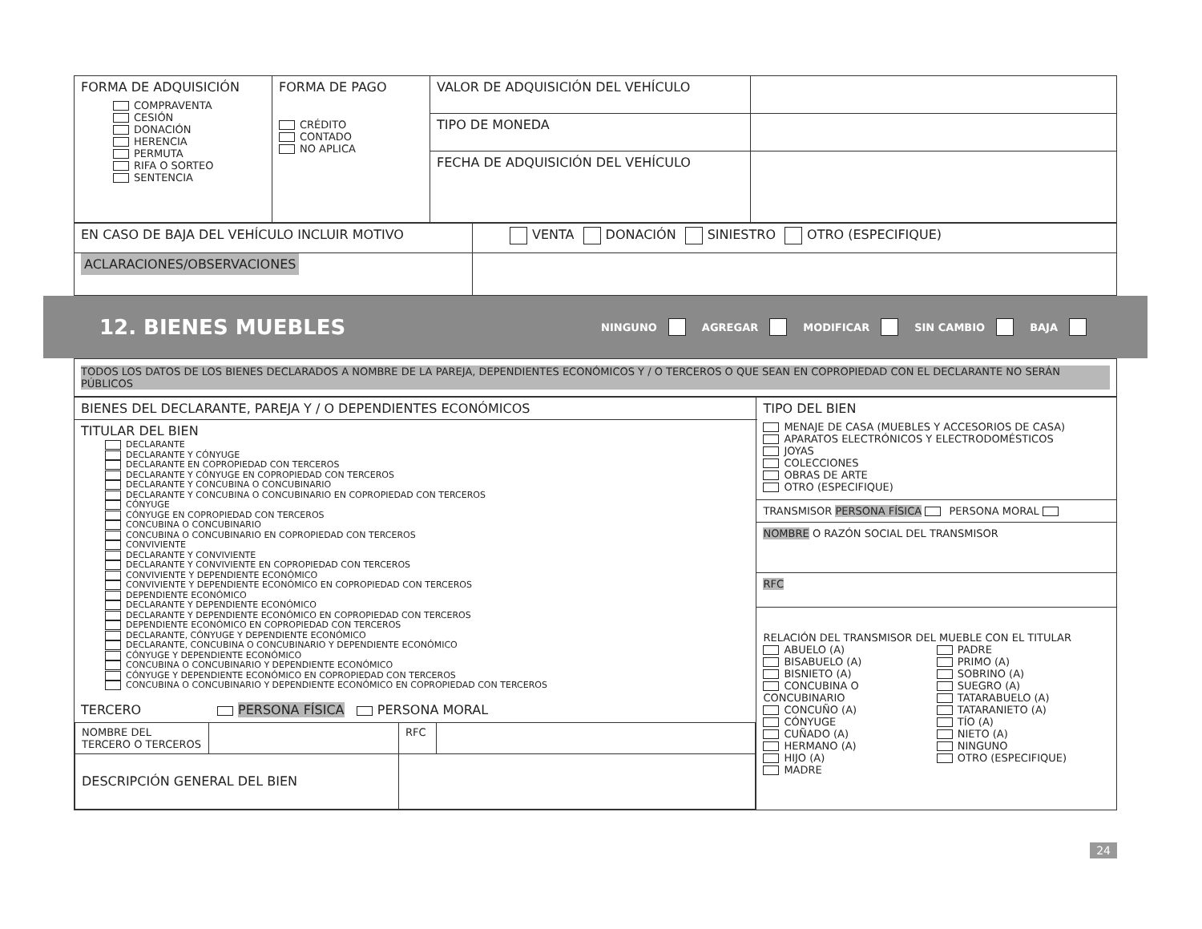| FORMA DE ADQUISICIÓN COMPRAVENTA CESIÓN DONACIÓN HERENCIA PERMUTA RIFA O SORTEO SENTENCIA | FORMA DE PAGO CRÉDITO CONTADO NO APLICA | VALOR DE ADQUISICIÓN DEL VEHÍCULO | |
| | | TIPO DE MONEDA | |
| | | FECHA DE ADQUISICIÓN DEL VEHÍCULO | |
| EN CASO DE BAJA DEL VEHÍCULO INCLUIR MOTIVO | VENTA DONACIÓN SINIESTRO OTRO (ESPECIFIQUE) |
| ACLARACIONES/OBSERVACIONES | |
12. BIENES MUEBLES
NINGUNO AGREGAR MODIFICAR SIN CAMBIO ✕ BAJA
TODOS LOS DATOS DE LOS BIENES DECLARADOS A NOMBRE DE LA PAREJA, DEPENDIENTES ECONÓMICOS Y / O TERCEROS O QUE SEAN EN COPROPIEDAD CON EL DECLARANTE NO SERÁN PÚBLICOS
| BIENES DEL DECLARANTE, PAREJA Y / O DEPENDIENTES ECONÓMICOS | TIPO DEL BIEN MENAJE DE CASA (MUEBLES Y ACCESORIOS DE CASA) APARATOS ELECTRÓNICOS Y ELECTRODOMÉSTICOS JOYAS COLECCIONES OBRAS DE ARTE OTRO (ESPECIFIQUE) TRANSMISOR PERSONA FÍSICA PERSONA MORAL NOMBRE O RAZÓN SOCIAL DEL TRANSMISOR RFC RELACIÓN DEL TRANSMISOR DEL MUEBLE CON EL TITULAR ABUELO (A) BISABUELO (A) BISNIETO (A) CONCUBINA O CONCUBINARIO CONCUÑO (A) CÓNYUGE CUÑADO (A) HERMANO (A) HIJO (A) MADRE PADRE PRIMO (A) SOBRINO (A) SUEGRO (A) TATARABUELO (A) TATARANIETO (A) TÍO (A) NIETO (A) NINGUNO OTRO (ESPECIFIQUE) |
| TITULAR DEL BIEN DECLARANTE DECLARANTE Y CÓNYUGE DECLARANTE EN COPROPIEDAD CON TERCEROS DECLARANTE Y CÓNYUGE EN COPROPIEDAD CON TERCEROS DECLARANTE Y CONCUBINA O CONCUBINARIO DECLARANTE Y CONCUBINA O CONCUBINARIO EN COPROPIEDAD CON TERCEROS CÓNYUGE CÓNYUGE EN COPROPIEDAD CON TERCEROS CONCUBINA O CONCUBINARIO CONCUBINA O CONCUBINARIO EN COPROPIEDAD CON TERCEROS CONVIVIENTE DECLARANTE Y CONVIVIENTE DECLARANTE Y CONVIVIENTE EN COPROPIEDAD CON TERCEROS CONVIVIENTE Y DEPENDIENTE ECONÓMICO CONVIVIENTE Y DEPENDIENTE ECONÓMICO EN COPROPIEDAD CON TERCEROS DEPENDIENTE ECONÓMICO DECLARANTE Y DEPENDIENTE ECONÓMICO DECLARANTE Y DEPENDIENTE ECONÓMICO EN COPROPIEDAD CON TERCEROS DEPENDIENTE ECONÓMICO EN COPROPIEDAD CON TERCEROS DECLARANTE, CÓNYUGE Y DEPENDIENTE ECONÓMICO DECLARANTE, CONCUBINA O CONCUBINARIO Y DEPENDIENTE ECONÓMICO CÓNYUGE Y DEPENDIENTE ECONÓMICO CONCUBINA O CONCUBINARIO Y DEPENDIENTE ECONÓMICO CÓNYUGE Y DEPENDIENTE ECONÓMICO EN COPROPIEDAD CON TERCEROS CONCUBINA O CONCUBINARIO Y DEPENDIENTE ECONÓMICO EN COPROPIEDAD CON TERCEROS TERCERO PERSONA FÍSICA PERSONA MORAL / NOMBRE DEL TERCERO O TERCEROS / / RFC / / / DESCRIPCIÓN GENERAL DEL BIEN / / / / | |
24